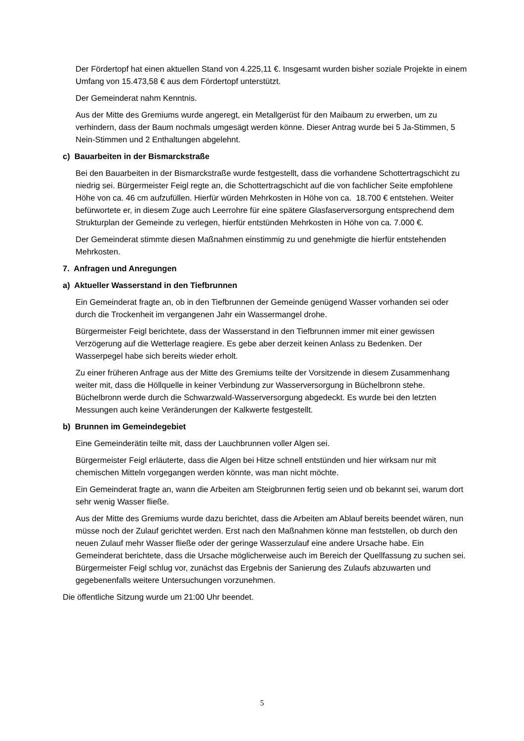Der Fördertopf hat einen aktuellen Stand von 4.225,11 €. Insgesamt wurden bisher soziale Projekte in einem Umfang von 15.473,58 € aus dem Fördertopf unterstützt.
Der Gemeinderat nahm Kenntnis.
Aus der Mitte des Gremiums wurde angeregt, ein Metallgerüst für den Maibaum zu erwerben, um zu verhindern, dass der Baum nochmals umgesägt werden könne. Dieser Antrag wurde bei 5 Ja-Stimmen, 5 Nein-Stimmen und 2 Enthaltungen abgelehnt.
c) Bauarbeiten in der Bismarckstraße
Bei den Bauarbeiten in der Bismarckstraße wurde festgestellt, dass die vorhandene Schottertragschicht zu niedrig sei. Bürgermeister Feigl regte an, die Schottertragschicht auf die von fachlicher Seite empfohlene Höhe von ca. 46 cm aufzufüllen. Hierfür würden Mehrkosten in Höhe von ca. 18.700 € entstehen. Weiter befürwortete er, in diesem Zuge auch Leerrohre für eine spätere Glasfaserversorgung entsprechend dem Strukturplan der Gemeinde zu verlegen, hierfür entstünden Mehrkosten in Höhe von ca. 7.000 €.
Der Gemeinderat stimmte diesen Maßnahmen einstimmig zu und genehmigte die hierfür entstehenden Mehrkosten.
7. Anfragen und Anregungen
a) Aktueller Wasserstand in den Tiefbrunnen
Ein Gemeinderat fragte an, ob in den Tiefbrunnen der Gemeinde genügend Wasser vorhanden sei oder durch die Trockenheit im vergangenen Jahr ein Wassermangel drohe.
Bürgermeister Feigl berichtete, dass der Wasserstand in den Tiefbrunnen immer mit einer gewissen Verzögerung auf die Wetterlage reagiere. Es gebe aber derzeit keinen Anlass zu Bedenken. Der Wasserpegel habe sich bereits wieder erholt.
Zu einer früheren Anfrage aus der Mitte des Gremiums teilte der Vorsitzende in diesem Zusammenhang weiter mit, dass die Höllquelle in keiner Verbindung zur Wasserversorgung in Büchelbronn stehe. Büchelbronn werde durch die Schwarzwald-Wasserversorgung abgedeckt. Es wurde bei den letzten Messungen auch keine Veränderungen der Kalkwerte festgestellt.
b) Brunnen im Gemeindegebiet
Eine Gemeinderätin teilte mit, dass der Lauchbrunnen voller Algen sei.
Bürgermeister Feigl erläuterte, dass die Algen bei Hitze schnell entstünden und hier wirksam nur mit chemischen Mitteln vorgegangen werden könnte, was man nicht möchte.
Ein Gemeinderat fragte an, wann die Arbeiten am Steigbrunnen fertig seien und ob bekannt sei, warum dort sehr wenig Wasser fließe.
Aus der Mitte des Gremiums wurde dazu berichtet, dass die Arbeiten am Ablauf bereits beendet wären, nun müsse noch der Zulauf gerichtet werden. Erst nach den Maßnahmen könne man feststellen, ob durch den neuen Zulauf mehr Wasser fließe oder der geringe Wasserzulauf eine andere Ursache habe. Ein Gemeinderat berichtete, dass die Ursache möglicherweise auch im Bereich der Quellfassung zu suchen sei. Bürgermeister Feigl schlug vor, zunächst das Ergebnis der Sanierung des Zulaufs abzuwarten und gegebenenfalls weitere Untersuchungen vorzunehmen.
Die öffentliche Sitzung wurde um 21:00 Uhr beendet.
5